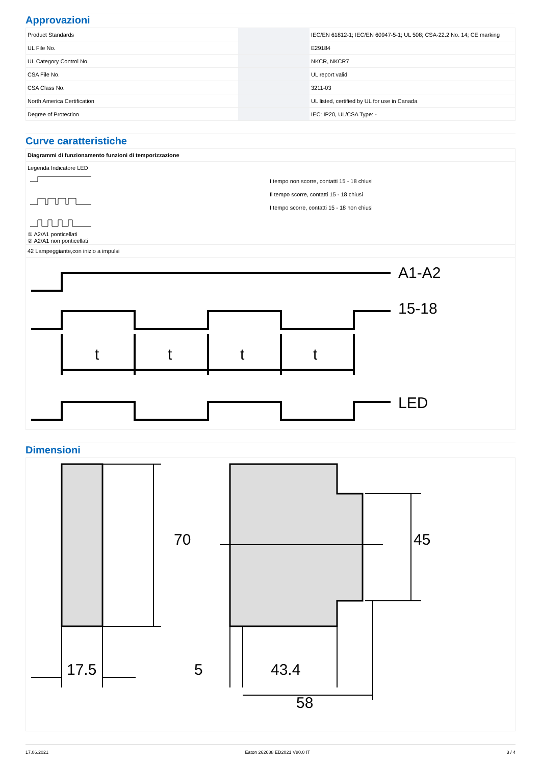Approvazioni
| Product Standards | | | IEC/EN 61812-1; IEC/EN 60947-5-1; UL 508; CSA-22.2 No. 14; CE marking |
| UL File No. | | | E29184 |
| UL Category Control No. | | | NKCR, NKCR7 |
| CSA File No. | | | UL report valid |
| CSA Class No. | | | 3211-03 |
| North America Certification | | | UL listed, certified by UL for use in Canada |
| Degree of Protection | | | IEC: IP20, UL/CSA Type: - |
Curve caratteristiche
Diagrammi di funzionamento funzioni di temporizzazione
Legenda Indicatore LED
① A2/A1 ponticellati
② A2/A1 non ponticellati
I tempo non scorre, contatti 15 - 18 chiusi
Il tempo scorre, contatti 15 - 18 chiusi
I tempo scorre, contatti 15 - 18 non chiusi
42 Lampeggiante,con inizio a impulsi
A1-A2
15-18
LED
t
t
t
t
Dimensioni
17.5
5
43.4
58
70
45
17.06.2021 Eaton 262688 ED2021 V80.0 IT 3 / 4